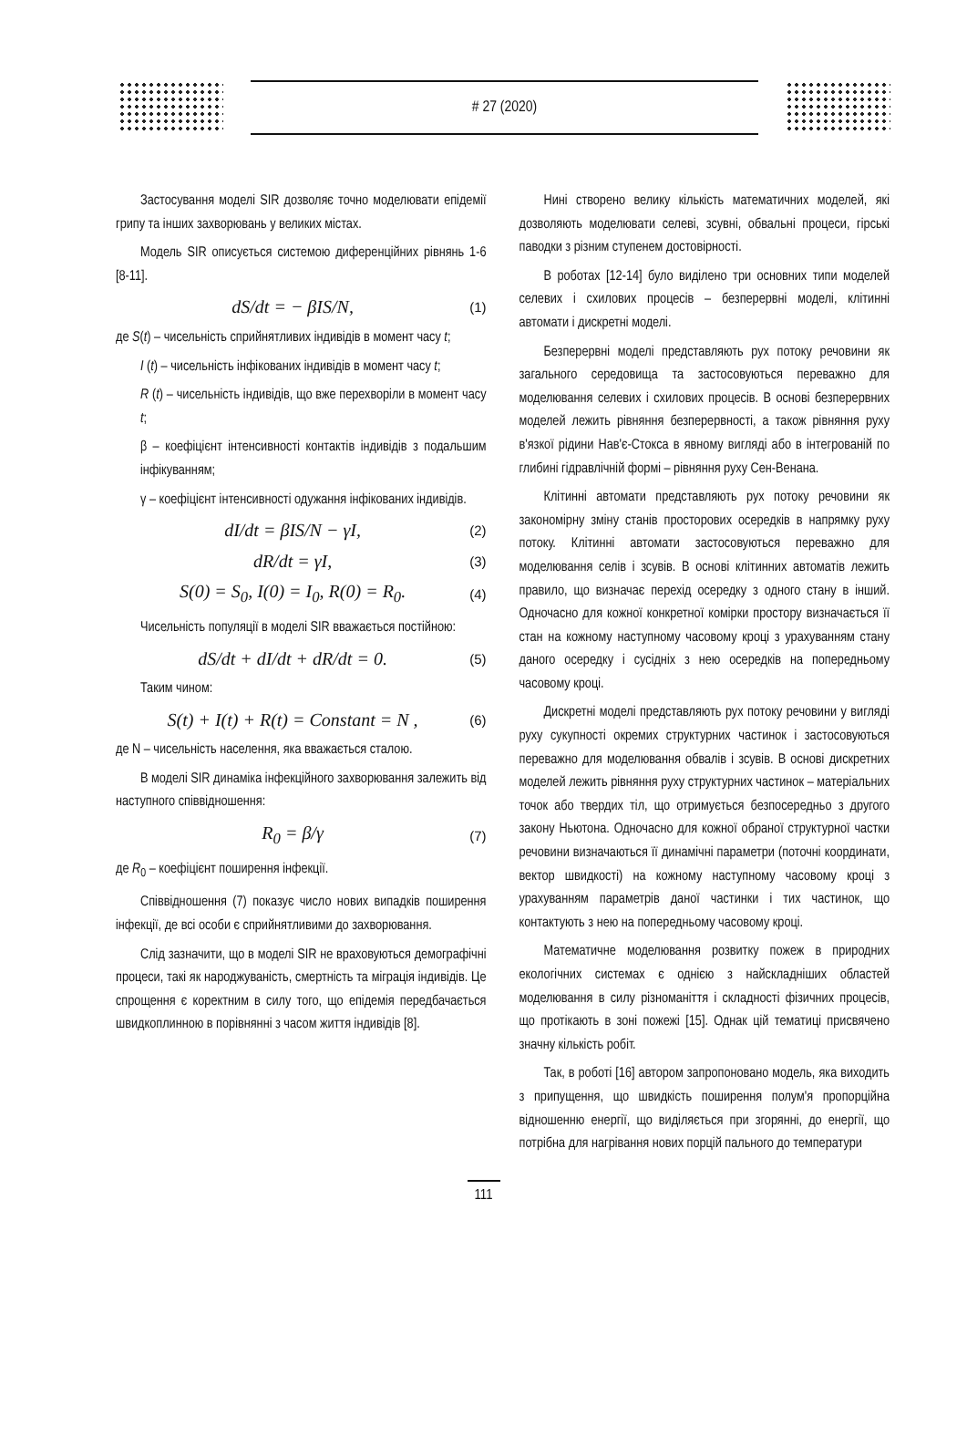# 27 (2020)
Застосування моделі SIR дозволяє точно моделювати епідемії грипу та інших захворювань у великих містах.
Модель SIR описується системою диференційних рівнянь 1-6 [8-11].
dS/dt = − βIS/N, (1)
де S(t) – чисельність сприйнятливих індивідів в момент часу t;
I (t) – чисельність інфікованих індивідів в момент часу t;
R (t) – чисельність індивідів, що вже перехворіли в момент часу t;
β – коефіцієнт інтенсивності контактів індивідів з подальшим інфікуванням;
γ – коефіцієнт інтенсивності одужання інфікованих індивідів.
dI/dt = βIS/N − γI, (2)
dR/dt = γI, (3)
S(0) = S<sub>0</sub>, I(0) = I<sub>0</sub>, R(0) = R<sub>0</sub>. (4)
Чисельність популяції в моделі SIR вважається постійною:
dS/dt + dI/dt + dR/dt = 0. (5)
Таким чином:
S(t) + I(t) + R(t) = Constant = N , (6)
де N – чисельність населення, яка вважається сталою.
В моделі SIR динаміка інфекційного захворювання залежить від наступного співвідношення:
R<sub>0</sub> = β/γ (7)
де R<sub>0</sub> – коефіцієнт поширення інфекції.
Співвідношення (7) показує число нових випадків поширення інфекції, де всі особи є сприйнятливими до захворювання.
Слід зазначити, що в моделі SIR не враховуються демографічні процеси, такі як народжуваність, смертність та міграція індивідів. Це спрощення є коректним в силу того, що епідемія передбачається швидкоплинною в порівнянні з часом життя індивідів [8].
Нині створено велику кількість математичних моделей, які дозволяють моделювати селеві, зсувні, обвальні процеси, гірські паводки з різним ступенем достовірності.
В роботах [12-14] було виділено три основних типи моделей селевих і схилових процесів – безперервні моделі, клітинні автомати і дискретні моделі.
Безперервні моделі представляють рух потоку речовини як загального середовища та застосовуються переважно для моделювання селевих і схилових процесів. В основі безперервних моделей лежить рівняння безперервності, а також рівняння руху в'язкої рідини Нав'є-Стокса в явному вигляді або в інтегрованій по глибині гідравлічній формі – рівняння руху Сен-Венана.
Клітинні автомати представляють рух потоку речовини як закономірну зміну станів просторових осередків в напрямку руху потоку. Клітинні автомати застосовуються переважно для моделювання селів і зсувів. В основі клітинних автоматів лежить правило, що визначає перехід осередку з одного стану в інший. Одночасно для кожної конкретної комірки простору визначається її стан на кожному наступному часовому кроці з урахуванням стану даного осередку і сусідніх з нею осередків на попередньому часовому кроці.
Дискретні моделі представляють рух потоку речовини у вигляді руху сукупності окремих структурних частинок і застосовуються переважно для моделювання обвалів і зсувів. В основі дискретних моделей лежить рівняння руху структурних частинок – матеріальних точок або твердих тіл, що отримується безпосередньо з другого закону Ньютона. Одночасно для кожної обраної структурної частки речовини визначаються її динамічні параметри (поточні координати, вектор швидкості) на кожному наступному часовому кроці з урахуванням параметрів даної частинки і тих частинок, що контактують з нею на попередньому часовому кроці.
Математичне моделювання розвитку пожеж в природних екологічних системах є однією з найскладніших областей моделювання в силу різноманіття і складності фізичних процесів, що протікають в зоні пожежі [15]. Однак цій тематиці присвячено значну кількість робіт.
Так, в роботі [16] автором запропоновано модель, яка виходить з припущення, що швидкість поширення полум'я пропорційна відношенню енергії, що виділяється при згорянні, до енергії, що потрібна для нагрівання нових порцій пального до температури
111